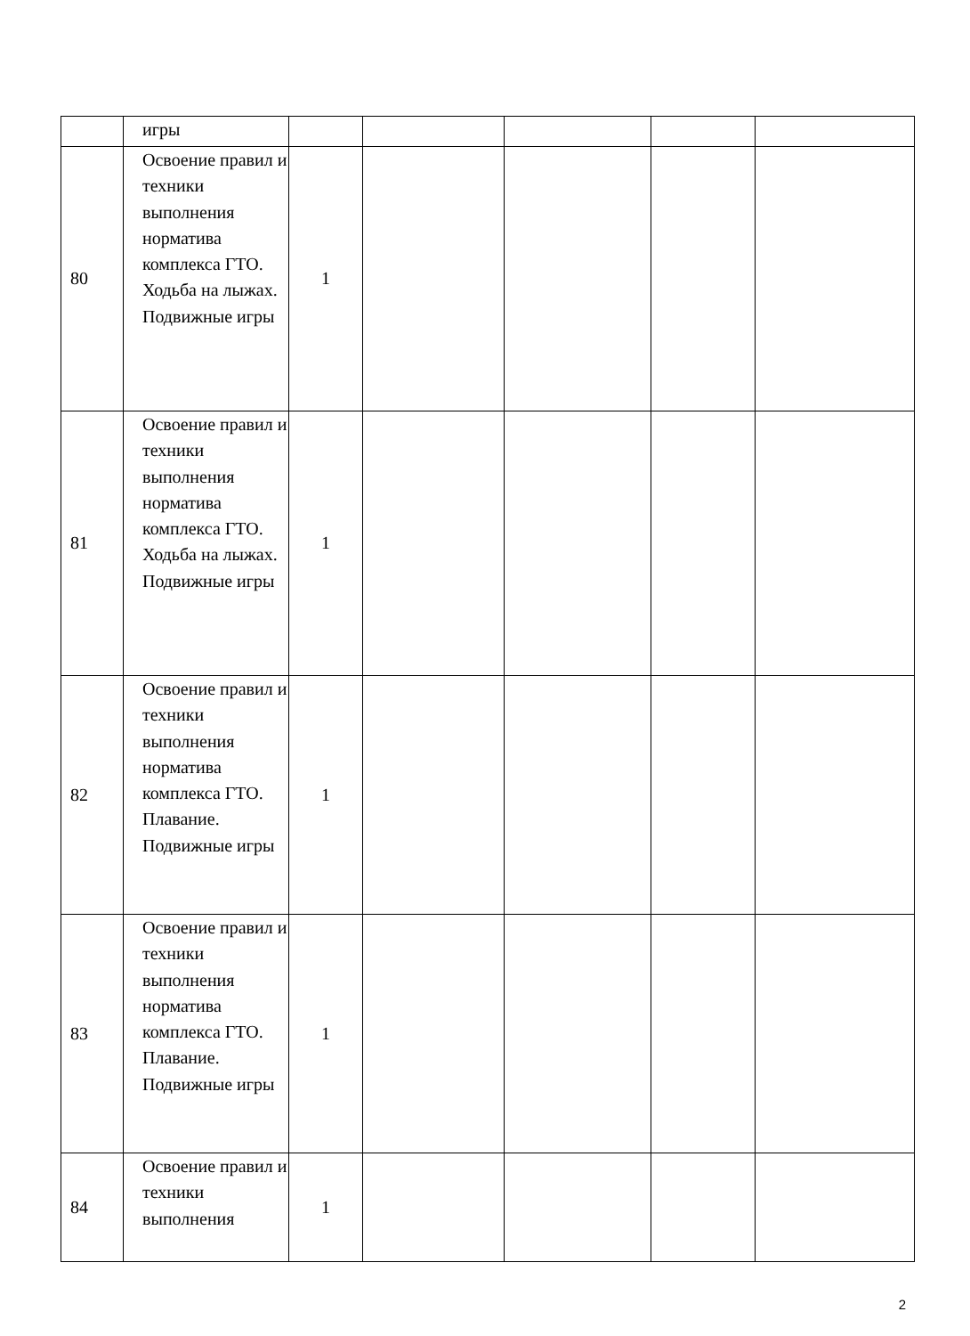| | игры | | | | | |
| 80 | Освоение правил и техники выполнения норматива комплекса ГТО. Ходьба на лыжах. Подвижные игры | 1 | | | | |
| 81 | Освоение правил и техники выполнения норматива комплекса ГТО. Ходьба на лыжах. Подвижные игры | 1 | | | | |
| 82 | Освоение правил и техники выполнения норматива комплекса ГТО. Плавание. Подвижные игры | 1 | | | | |
| 83 | Освоение правил и техники выполнения норматива комплекса ГТО. Плавание. Подвижные игры | 1 | | | | |
| 84 | Освоение правил и техники выполнения | 1 | | | | |
2